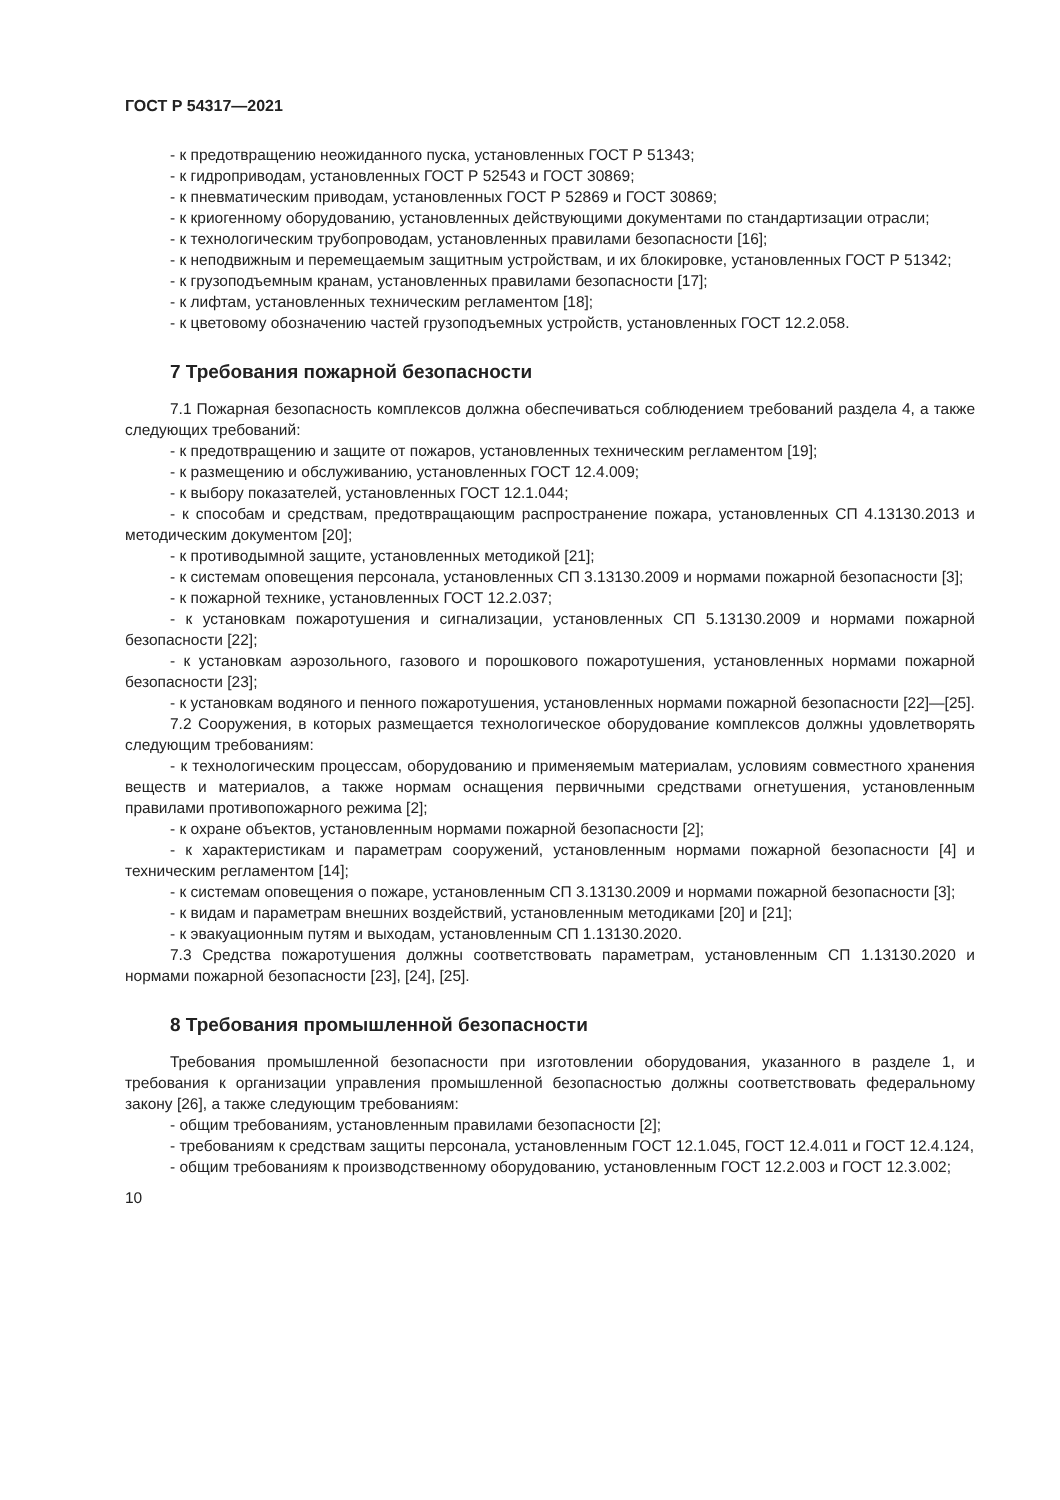ГОСТ Р 54317—2021
- к предотвращению неожиданного пуска, установленных ГОСТ Р 51343;
- к гидроприводам, установленных ГОСТ Р 52543 и ГОСТ 30869;
- к пневматическим приводам, установленных ГОСТ Р 52869 и ГОСТ 30869;
- к криогенному оборудованию, установленных действующими документами по стандартизации отрасли;
- к технологическим трубопроводам, установленных правилами безопасности [16];
- к неподвижным и перемещаемым защитным устройствам, и их блокировке, установленных ГОСТ Р 51342;
- к грузоподъемным кранам, установленных правилами безопасности [17];
- к лифтам, установленных техническим регламентом [18];
- к цветовому обозначению частей грузоподъемных устройств, установленных ГОСТ 12.2.058.
7 Требования пожарной безопасности
7.1 Пожарная безопасность комплексов должна обеспечиваться соблюдением требований раздела 4, а также следующих требований:
- к предотвращению и защите от пожаров, установленных техническим регламентом [19];
- к размещению и обслуживанию, установленных ГОСТ 12.4.009;
- к выбору показателей, установленных ГОСТ 12.1.044;
- к способам и средствам, предотвращающим распространение пожара, установленных СП 4.13130.2013 и методическим документом [20];
- к противодымной защите, установленных методикой [21];
- к системам оповещения персонала, установленных СП 3.13130.2009 и нормами пожарной безопасности [3];
- к пожарной технике, установленных ГОСТ 12.2.037;
- к установкам пожаротушения и сигнализации, установленных СП 5.13130.2009 и нормами пожарной безопасности [22];
- к установкам аэрозольного, газового и порошкового пожаротушения, установленных нормами пожарной безопасности [23];
- к установкам водяного и пенного пожаротушения, установленных нормами пожарной безопасности [22]—[25].
7.2 Сооружения, в которых размещается технологическое оборудование комплексов должны удовлетворять следующим требованиям:
- к технологическим процессам, оборудованию и применяемым материалам, условиям совместного хранения веществ и материалов, а также нормам оснащения первичными средствами огнетушения, установленным правилами противопожарного режима [2];
- к охране объектов, установленным нормами пожарной безопасности [2];
- к характеристикам и параметрам сооружений, установленным нормами пожарной безопасности [4] и техническим регламентом [14];
- к системам оповещения о пожаре, установленным СП 3.13130.2009 и нормами пожарной безопасности [3];
- к видам и параметрам внешних воздействий, установленным методиками [20] и [21];
- к эвакуационным путям и выходам, установленным СП 1.13130.2020.
7.3 Средства пожаротушения должны соответствовать параметрам, установленным СП 1.13130.2020 и нормами пожарной безопасности [23], [24], [25].
8 Требования промышленной безопасности
Требования промышленной безопасности при изготовлении оборудования, указанного в разделе 1, и требования к организации управления промышленной безопасностью должны соответствовать федеральному закону [26], а также следующим требованиям:
- общим требованиям, установленным правилами безопасности [2];
- требованиям к средствам защиты персонала, установленным ГОСТ 12.1.045, ГОСТ 12.4.011 и ГОСТ 12.4.124,
- общим требованиям к производственному оборудованию, установленным ГОСТ 12.2.003 и ГОСТ 12.3.002;
10